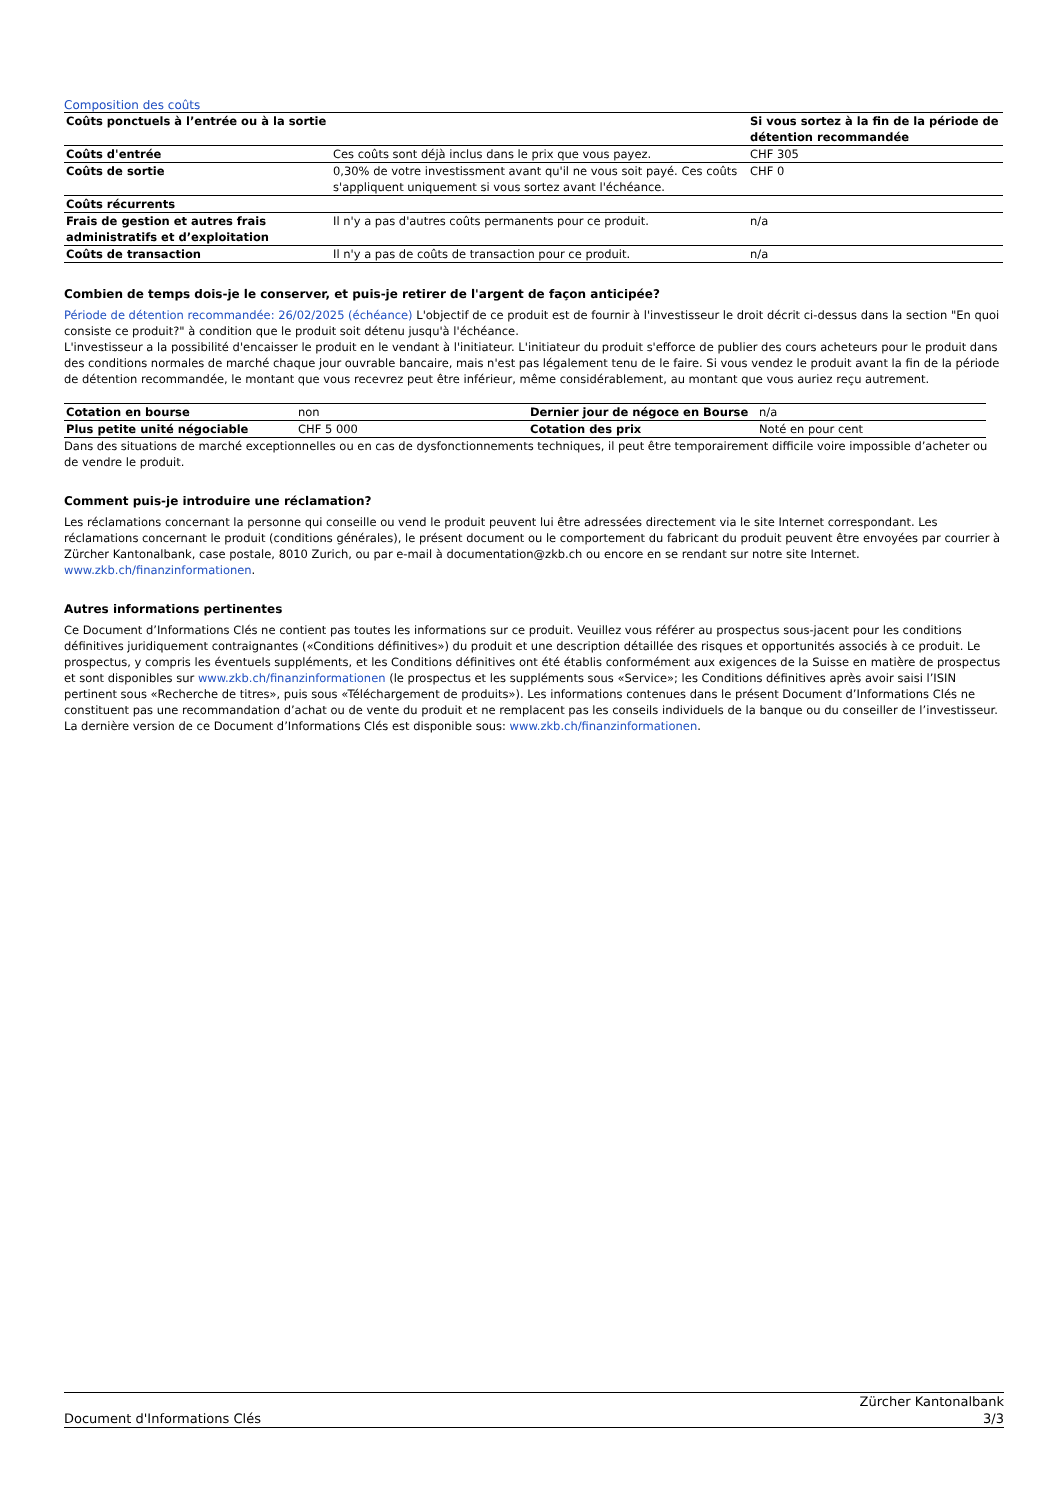Composition des coûts
| Coûts ponctuels à l’entrée ou à la sortie | | Si vous sortez à la fin de la période de détention recommandée |
| Coûts d'entrée | Ces coûts sont déjà inclus dans le prix que vous payez. | CHF 305 |
| Coûts de sortie | 0,30% de votre investissment avant qu'il ne vous soit payé. Ces coûts s'appliquent uniquement si vous sortez avant l'échéance. | CHF 0 |
| Coûts récurrents | | |
| Frais de gestion et autres frais administratifs et d’exploitation | Il n'y a pas d'autres coûts permanents pour ce produit. | n/a |
| Coûts de transaction | Il n'y a pas de coûts de transaction pour ce produit. | n/a |
Combien de temps dois-je le conserver, et puis-je retirer de l'argent de façon anticipée?
Période de détention recommandée: 26/02/2025 (échéance) L'objectif de ce produit est de fournir à l'investisseur le droit décrit ci-dessus dans la section "En quoi consiste ce produit?" à condition que le produit soit détenu jusqu'à l'échéance.
L'investisseur a la possibilité d'encaisser le produit en le vendant à l'initiateur. L'initiateur du produit s'efforce de publier des cours acheteurs pour le produit dans des conditions normales de marché chaque jour ouvrable bancaire, mais n'est pas légalement tenu de le faire. Si vous vendez le produit avant la fin de la période de détention recommandée, le montant que vous recevrez peut être inférieur, même considérablement, au montant que vous auriez reçu autrement.
| Cotation en bourse | non | Dernier jour de négoce en Bourse | n/a |
| Plus petite unité négociable | CHF 5 000 | Cotation des prix | Noté en pour cent |
Dans des situations de marché exceptionnelles ou en cas de dysfonctionnements techniques, il peut être temporairement difficile voire impossible d’acheter ou de vendre le produit.
Comment puis-je introduire une réclamation?
Les réclamations concernant la personne qui conseille ou vend le produit peuvent lui être adressées directement via le site Internet correspondant. Les réclamations concernant le produit (conditions générales), le présent document ou le comportement du fabricant du produit peuvent être envoyées par courrier à Zürcher Kantonalbank, case postale, 8010 Zurich, ou par e-mail à documentation@zkb.ch ou encore en se rendant sur notre site Internet.
www.zkb.ch/finanzinformationen.
Autres informations pertinentes
Ce Document d’Informations Clés ne contient pas toutes les informations sur ce produit. Veuillez vous référer au prospectus sous-jacent pour les conditions définitives juridiquement contraignantes («Conditions définitives») du produit et une description détaillée des risques et opportunités associés à ce produit. Le prospectus, y compris les éventuels suppléments, et les Conditions définitives ont été établis conformément aux exigences de la Suisse en matière de prospectus et sont disponibles sur www.zkb.ch/finanzinformationen (le prospectus et les suppléments sous «Service»; les Conditions définitives après avoir saisi l’ISIN pertinent sous «Recherche de titres», puis sous «Téléchargement de produits»). Les informations contenues dans le présent Document d’Informations Clés ne constituent pas une recommandation d’achat ou de vente du produit et ne remplacent pas les conseils individuels de la banque ou du conseiller de l’investisseur. La dernière version de ce Document d’Informations Clés est disponible sous: www.zkb.ch/finanzinformationen.
Document d'Informations Clés
Zürcher Kantonalbank
3/3